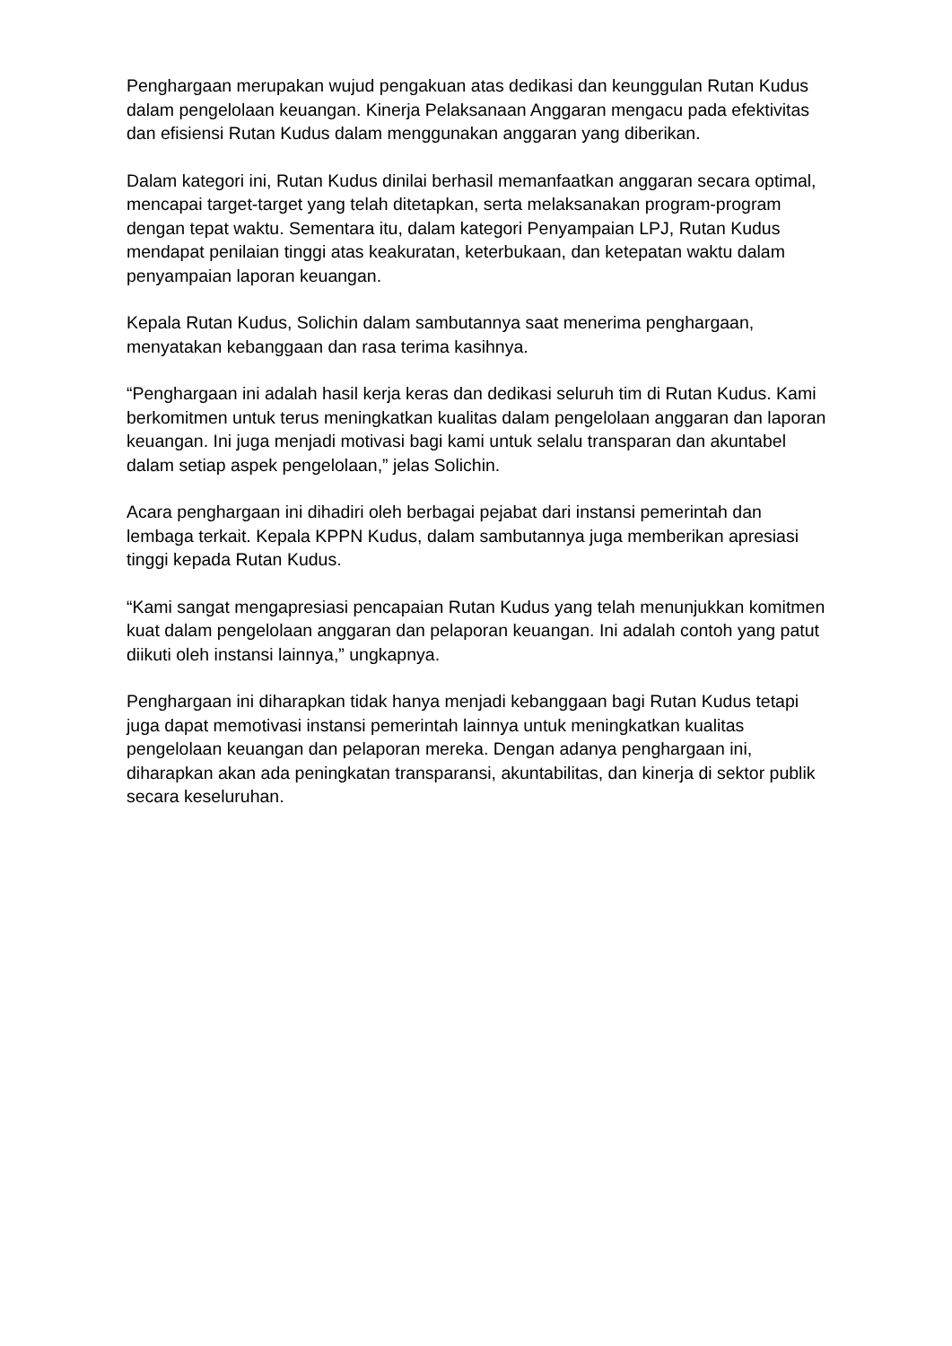Penghargaan merupakan wujud pengakuan atas dedikasi dan keunggulan Rutan Kudus dalam pengelolaan keuangan. Kinerja Pelaksanaan Anggaran mengacu pada efektivitas dan efisiensi Rutan Kudus dalam menggunakan anggaran yang diberikan.
Dalam kategori ini, Rutan Kudus dinilai berhasil memanfaatkan anggaran secara optimal, mencapai target-target yang telah ditetapkan, serta melaksanakan program-program dengan tepat waktu. Sementara itu, dalam kategori Penyampaian LPJ, Rutan Kudus mendapat penilaian tinggi atas keakuratan, keterbukaan, dan ketepatan waktu dalam penyampaian laporan keuangan.
Kepala Rutan Kudus, Solichin dalam sambutannya saat menerima penghargaan, menyatakan kebanggaan dan rasa terima kasihnya.
“Penghargaan ini adalah hasil kerja keras dan dedikasi seluruh tim di Rutan Kudus. Kami berkomitmen untuk terus meningkatkan kualitas dalam pengelolaan anggaran dan laporan keuangan. Ini juga menjadi motivasi bagi kami untuk selalu transparan dan akuntabel dalam setiap aspek pengelolaan,” jelas Solichin.
Acara penghargaan ini dihadiri oleh berbagai pejabat dari instansi pemerintah dan lembaga terkait. Kepala KPPN Kudus, dalam sambutannya juga memberikan apresiasi tinggi kepada Rutan Kudus.
“Kami sangat mengapresiasi pencapaian Rutan Kudus yang telah menunjukkan komitmen kuat dalam pengelolaan anggaran dan pelaporan keuangan. Ini adalah contoh yang patut diikuti oleh instansi lainnya,” ungkapnya.
Penghargaan ini diharapkan tidak hanya menjadi kebanggaan bagi Rutan Kudus tetapi juga dapat memotivasi instansi pemerintah lainnya untuk meningkatkan kualitas pengelolaan keuangan dan pelaporan mereka. Dengan adanya penghargaan ini, diharapkan akan ada peningkatan transparansi, akuntabilitas, dan kinerja di sektor publik secara keseluruhan.